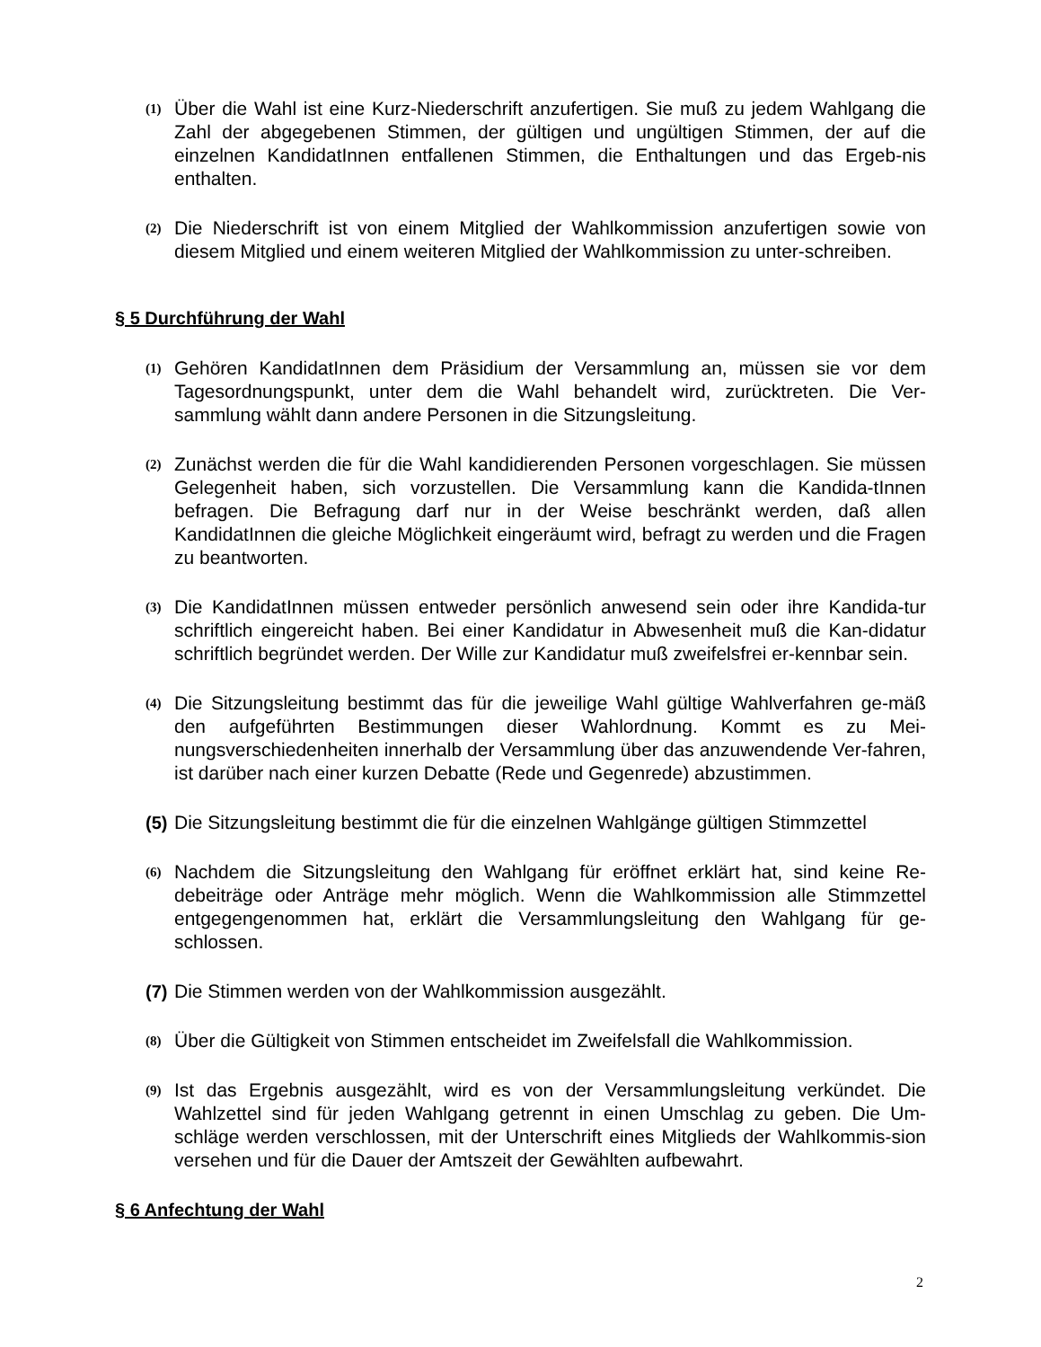(1) Über die Wahl ist eine Kurz-Niederschrift anzufertigen. Sie muß zu jedem Wahlgang die Zahl der abgegebenen Stimmen, der gültigen und ungültigen Stimmen, der auf die einzelnen KandidatInnen entfallenen Stimmen, die Enthaltungen und das Ergeb-nis enthalten.
(2) Die Niederschrift ist von einem Mitglied der Wahlkommission anzufertigen sowie von diesem Mitglied und einem weiteren Mitglied der Wahlkommission zu unter-schreiben.
§ 5 Durchführung der Wahl
(1) Gehören KandidatInnen dem Präsidium der Versammlung an, müssen sie vor dem Tagesordnungspunkt, unter dem die Wahl behandelt wird, zurücktreten. Die Ver-sammlung wählt dann andere Personen in die Sitzungsleitung.
(2) Zunächst werden die für die Wahl kandidierenden Personen vorgeschlagen. Sie müssen Gelegenheit haben, sich vorzustellen. Die Versammlung kann die Kandida-tInnen befragen. Die Befragung darf nur in der Weise beschränkt werden, daß allen KandidatInnen die gleiche Möglichkeit eingeräumt wird, befragt zu werden und die Fragen zu beantworten.
(3) Die KandidatInnen müssen entweder persönlich anwesend sein oder ihre Kandida-tur schriftlich eingereicht haben. Bei einer Kandidatur in Abwesenheit muß die Kan-didatur schriftlich begründet werden. Der Wille zur Kandidatur muß zweifelsfrei er-kennbar sein.
(4) Die Sitzungsleitung bestimmt das für die jeweilige Wahl gültige Wahlverfahren ge-mäß den aufgeführten Bestimmungen dieser Wahlordnung. Kommt es zu Mei-nungsverschiedenheiten innerhalb der Versammlung über das anzuwendende Ver-fahren, ist darüber nach einer kurzen Debatte (Rede und Gegenrede) abzustimmen.
(5) Die Sitzungsleitung bestimmt die für die einzelnen Wahlgänge gültigen Stimmzettel
(6) Nachdem die Sitzungsleitung den Wahlgang für eröffnet erklärt hat, sind keine Re-debeiträge oder Anträge mehr möglich. Wenn die Wahlkommission alle Stimmzettel entgegengenommen hat, erklärt die Versammlungsleitung den Wahlgang für ge-schlossen.
(7) Die Stimmen werden von der Wahlkommission ausgezählt.
(8) Über die Gültigkeit von Stimmen entscheidet im Zweifelsfall die Wahlkommission.
(9) Ist das Ergebnis ausgezählt, wird es von der Versammlungsleitung verkündet. Die Wahlzettel sind für jeden Wahlgang getrennt in einen Umschlag zu geben. Die Um-schläge werden verschlossen, mit der Unterschrift eines Mitglieds der Wahlkommis-sion versehen und für die Dauer der Amtszeit der Gewählten aufbewahrt.
§ 6 Anfechtung der Wahl
2